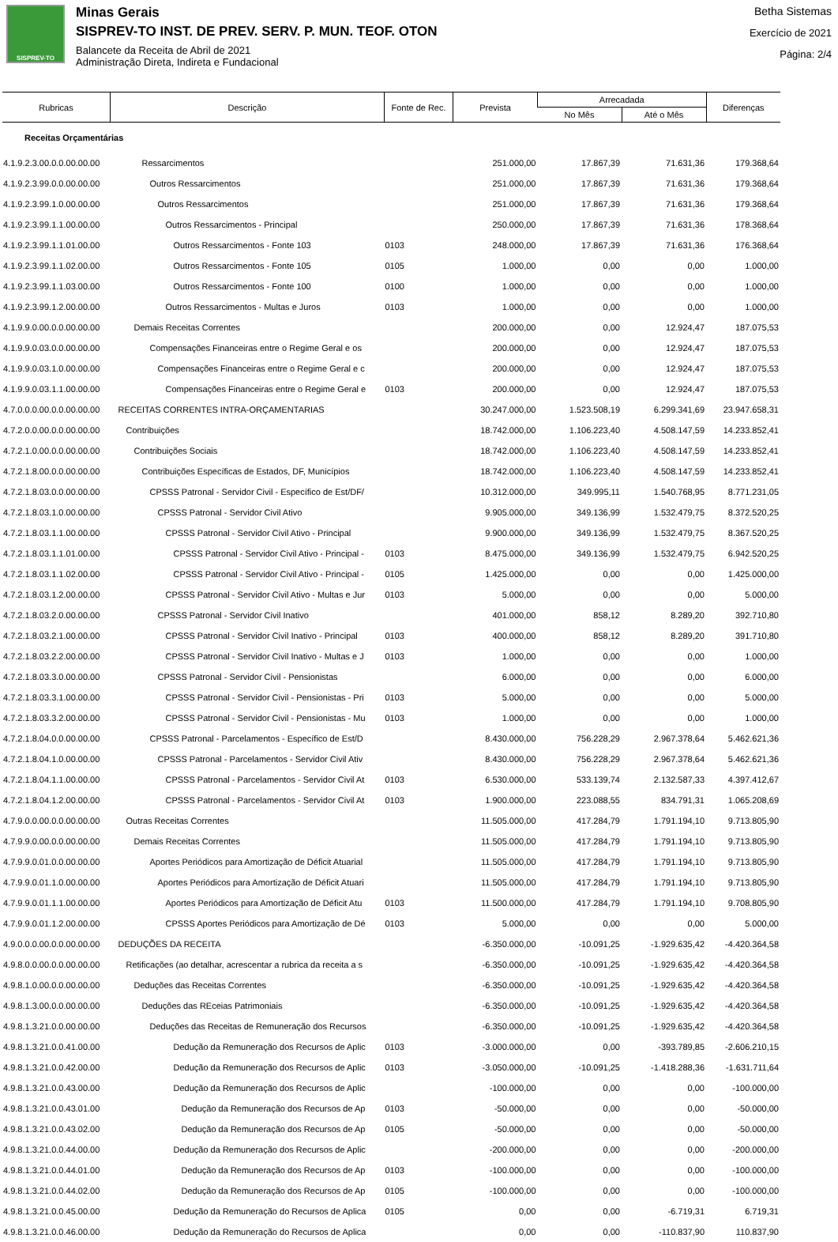SISPREV-TO
Minas Gerais
SISPREV-TO INST. DE PREV. SERV. P. MUN. TEOF. OTON
Balancete da Receita de Abril de 2021
Administração Direta, Indireta e Fundacional
Betha Sistemas
Exercício de 2021
Página: 2/4
| Rubricas | Descrição | Fonte de Rec. | Prevista | Arrecadada | | Diferenças |
| --- | --- | --- | --- | --- | --- | --- |
| | | | | No Mês | Até o Mês | |
| Receitas Orçamentárias | | | | | | |
| 4.1.9.2.3.00.0.0.00.00.00 | Ressarcimentos | | 251.000,00 | 17.867,39 | 71.631,36 | 179.368,64 |
| 4.1.9.2.3.99.0.0.00.00.00 | Outros Ressarcimentos | | 251.000,00 | 17.867,39 | 71.631,36 | 179.368,64 |
| 4.1.9.2.3.99.1.0.00.00.00 | Outros Ressarcimentos | | 251.000,00 | 17.867,39 | 71.631,36 | 179.368,64 |
| 4.1.9.2.3.99.1.1.00.00.00 | Outros Ressarcimentos - Principal | | 250.000,00 | 17.867,39 | 71.631,36 | 178.368,64 |
| 4.1.9.2.3.99.1.1.01.00.00 | Outros Ressarcimentos - Fonte 103 | 0103 | 248.000,00 | 17.867,39 | 71.631,36 | 176.368,64 |
| 4.1.9.2.3.99.1.1.02.00.00 | Outros Ressarcimentos - Fonte 105 | 0105 | 1.000,00 | 0,00 | 0,00 | 1.000,00 |
| 4.1.9.2.3.99.1.1.03.00.00 | Outros Ressarcimentos - Fonte 100 | 0100 | 1.000,00 | 0,00 | 0,00 | 1.000,00 |
| 4.1.9.2.3.99.1.2.00.00.00 | Outros Ressarcimentos - Multas e Juros | 0103 | 1.000,00 | 0,00 | 0,00 | 1.000,00 |
| 4.1.9.9.0.00.0.0.00.00.00 | Demais Receitas Correntes | | 200.000,00 | 0,00 | 12.924,47 | 187.075,53 |
| 4.1.9.9.0.03.0.0.00.00.00 | Compensações Financeiras entre o Regime Geral e os | | 200.000,00 | 0,00 | 12.924,47 | 187.075,53 |
| 4.1.9.9.0.03.1.0.00.00.00 | Compensações Financeiras entre o Regime Geral e c | | 200.000,00 | 0,00 | 12.924,47 | 187.075,53 |
| 4.1.9.9.0.03.1.1.00.00.00 | Compensações Financeiras entre o Regime Geral e | 0103 | 200.000,00 | 0,00 | 12.924,47 | 187.075,53 |
| 4.7.0.0.0.00.0.0.00.00.00 | RECEITAS CORRENTES INTRA-ORÇAMENTARIAS | | 30.247.000,00 | 1.523.508,19 | 6.299.341,69 | 23.947.658,31 |
| 4.7.2.0.0.00.0.0.00.00.00 | Contribuições | | 18.742.000,00 | 1.106.223,40 | 4.508.147,59 | 14.233.852,41 |
| 4.7.2.1.0.00.0.0.00.00.00 | Contribuições Sociais | | 18.742.000,00 | 1.106.223,40 | 4.508.147,59 | 14.233.852,41 |
| 4.7.2.1.8.00.0.0.00.00.00 | Contribuições Específicas de Estados, DF, Municípios | | 18.742.000,00 | 1.106.223,40 | 4.508.147,59 | 14.233.852,41 |
| 4.7.2.1.8.03.0.0.00.00.00 | CPSSS Patronal - Servidor Civil - Específico de Est/DF/ | | 10.312.000,00 | 349.995,11 | 1.540.768,95 | 8.771.231,05 |
| 4.7.2.1.8.03.1.0.00.00.00 | CPSSS Patronal - Servidor Civil Ativo | | 9.905.000,00 | 349.136,99 | 1.532.479,75 | 8.372.520,25 |
| 4.7.2.1.8.03.1.1.00.00.00 | CPSSS Patronal - Servidor Civil Ativo - Principal | | 9.900.000,00 | 349.136,99 | 1.532.479,75 | 8.367.520,25 |
| 4.7.2.1.8.03.1.1.01.00.00 | CPSSS Patronal - Servidor Civil Ativo - Principal - | 0103 | 8.475.000,00 | 349.136,99 | 1.532.479,75 | 6.942.520,25 |
| 4.7.2.1.8.03.1.1.02.00.00 | CPSSS Patronal - Servidor Civil Ativo - Principal - | 0105 | 1.425.000,00 | 0,00 | 0,00 | 1.425.000,00 |
| 4.7.2.1.8.03.1.2.00.00.00 | CPSSS Patronal - Servidor Civil Ativo - Multas e Jur | 0103 | 5.000,00 | 0,00 | 0,00 | 5.000,00 |
| 4.7.2.1.8.03.2.0.00.00.00 | CPSSS Patronal - Servidor Civil Inativo | | 401.000,00 | 858,12 | 8.289,20 | 392.710,80 |
| 4.7.2.1.8.03.2.1.00.00.00 | CPSSS Patronal - Servidor Civil Inativo - Principal | 0103 | 400.000,00 | 858,12 | 8.289,20 | 391.710,80 |
| 4.7.2.1.8.03.2.2.00.00.00 | CPSSS Patronal - Servidor Civil Inativo - Multas e J | 0103 | 1.000,00 | 0,00 | 0,00 | 1.000,00 |
| 4.7.2.1.8.03.3.0.00.00.00 | CPSSS Patronal - Servidor Civil - Pensionistas | | 6.000,00 | 0,00 | 0,00 | 6.000,00 |
| 4.7.2.1.8.03.3.1.00.00.00 | CPSSS Patronal - Servidor Civil - Pensionistas - Pri | 0103 | 5.000,00 | 0,00 | 0,00 | 5.000,00 |
| 4.7.2.1.8.03.3.2.00.00.00 | CPSSS Patronal - Servidor Civil - Pensionistas - Mu | 0103 | 1.000,00 | 0,00 | 0,00 | 1.000,00 |
| 4.7.2.1.8.04.0.0.00.00.00 | CPSSS Patronal - Parcelamentos - Específico de Est/D | | 8.430.000,00 | 756.228,29 | 2.967.378,64 | 5.462.621,36 |
| 4.7.2.1.8.04.1.0.00.00.00 | CPSSS Patronal - Parcelamentos - Servidor Civil Ativ | | 8.430.000,00 | 756.228,29 | 2.967.378,64 | 5.462.621,36 |
| 4.7.2.1.8.04.1.1.00.00.00 | CPSSS Patronal - Parcelamentos - Servidor Civil At | 0103 | 6.530.000,00 | 533.139,74 | 2.132.587,33 | 4.397.412,67 |
| 4.7.2.1.8.04.1.2.00.00.00 | CPSSS Patronal - Parcelamentos - Servidor Civil At | 0103 | 1.900.000,00 | 223.088,55 | 834.791,31 | 1.065.208,69 |
| 4.7.9.0.0.00.0.0.00.00.00 | Outras Receitas Correntes | | 11.505.000,00 | 417.284,79 | 1.791.194,10 | 9.713.805,90 |
| 4.7.9.9.0.00.0.0.00.00.00 | Demais Receitas Correntes | | 11.505.000,00 | 417.284,79 | 1.791.194,10 | 9.713.805,90 |
| 4.7.9.9.0.01.0.0.00.00.00 | Aportes Periódicos para Amortização de Déficit Atuarial | | 11.505.000,00 | 417.284,79 | 1.791.194,10 | 9.713.805,90 |
| 4.7.9.9.0.01.1.0.00.00.00 | Aportes Periódicos para Amortização de Déficit Atuari | | 11.505.000,00 | 417.284,79 | 1.791.194,10 | 9.713.805,90 |
| 4.7.9.9.0.01.1.1.00.00.00 | Aportes Periódicos para Amortização de Déficit Atu | 0103 | 11.500.000,00 | 417.284,79 | 1.791.194,10 | 9.708.805,90 |
| 4.7.9.9.0.01.1.2.00.00.00 | CPSSS Aportes Periódicos para Amortização de Dé | 0103 | 5.000,00 | 0,00 | 0,00 | 5.000,00 |
| 4.9.0.0.0.00.0.0.00.00.00 | DEDUÇÕES DA RECEITA | | -6.350.000,00 | -10.091,25 | -1.929.635,42 | -4.420.364,58 |
| 4.9.8.0.0.00.0.0.00.00.00 | Retificações (ao detalhar, acrescentar a rubrica da receita a s | | -6.350.000,00 | -10.091,25 | -1.929.635,42 | -4.420.364,58 |
| 4.9.8.1.0.00.0.0.00.00.00 | Deduções das Receitas Correntes | | -6.350.000,00 | -10.091,25 | -1.929.635,42 | -4.420.364,58 |
| 4.9.8.1.3.00.0.0.00.00.00 | Deduções das REceias Patrimoniais | | -6.350.000,00 | -10.091,25 | -1.929.635,42 | -4.420.364,58 |
| 4.9.8.1.3.21.0.0.00.00.00 | Deduções das Receitas de Remuneração dos Recursos | | -6.350.000,00 | -10.091,25 | -1.929.635,42 | -4.420.364,58 |
| 4.9.8.1.3.21.0.0.41.00.00 | Dedução da Remuneração dos Recursos de Aplic | 0103 | -3.000.000,00 | 0,00 | -393.789,85 | -2.606.210,15 |
| 4.9.8.1.3.21.0.0.42.00.00 | Dedução da Remuneração dos Recursos de Aplic | 0103 | -3.050.000,00 | -10.091,25 | -1.418.288,36 | -1.631.711,64 |
| 4.9.8.1.3.21.0.0.43.00.00 | Dedução da Remuneração dos Recursos de Aplic | | -100.000,00 | 0,00 | 0,00 | -100.000,00 |
| 4.9.8.1.3.21.0.0.43.01.00 | Dedução da Remuneração dos Recursos de Ap | 0103 | -50.000,00 | 0,00 | 0,00 | -50.000,00 |
| 4.9.8.1.3.21.0.0.43.02.00 | Dedução da Remuneração dos Recursos de Ap | 0105 | -50.000,00 | 0,00 | 0,00 | -50.000,00 |
| 4.9.8.1.3.21.0.0.44.00.00 | Dedução da Remuneração dos Recursos de Aplic | | -200.000,00 | 0,00 | 0,00 | -200.000,00 |
| 4.9.8.1.3.21.0.0.44.01.00 | Dedução da Remuneração dos Recursos de Ap | 0103 | -100.000,00 | 0,00 | 0,00 | -100.000,00 |
| 4.9.8.1.3.21.0.0.44.02.00 | Dedução da Remuneração dos Recursos de Ap | 0105 | -100.000,00 | 0,00 | 0,00 | -100.000,00 |
| 4.9.8.1.3.21.0.0.45.00.00 | Dedução da Remuneração do Recursos de Aplica | 0105 | 0,00 | 0,00 | -6.719,31 | 6.719,31 |
| 4.9.8.1.3.21.0.0.46.00.00 | Dedução da Remuneração do Recursos de Aplica | | 0,00 | 0,00 | -110.837,90 | 110.837,90 |